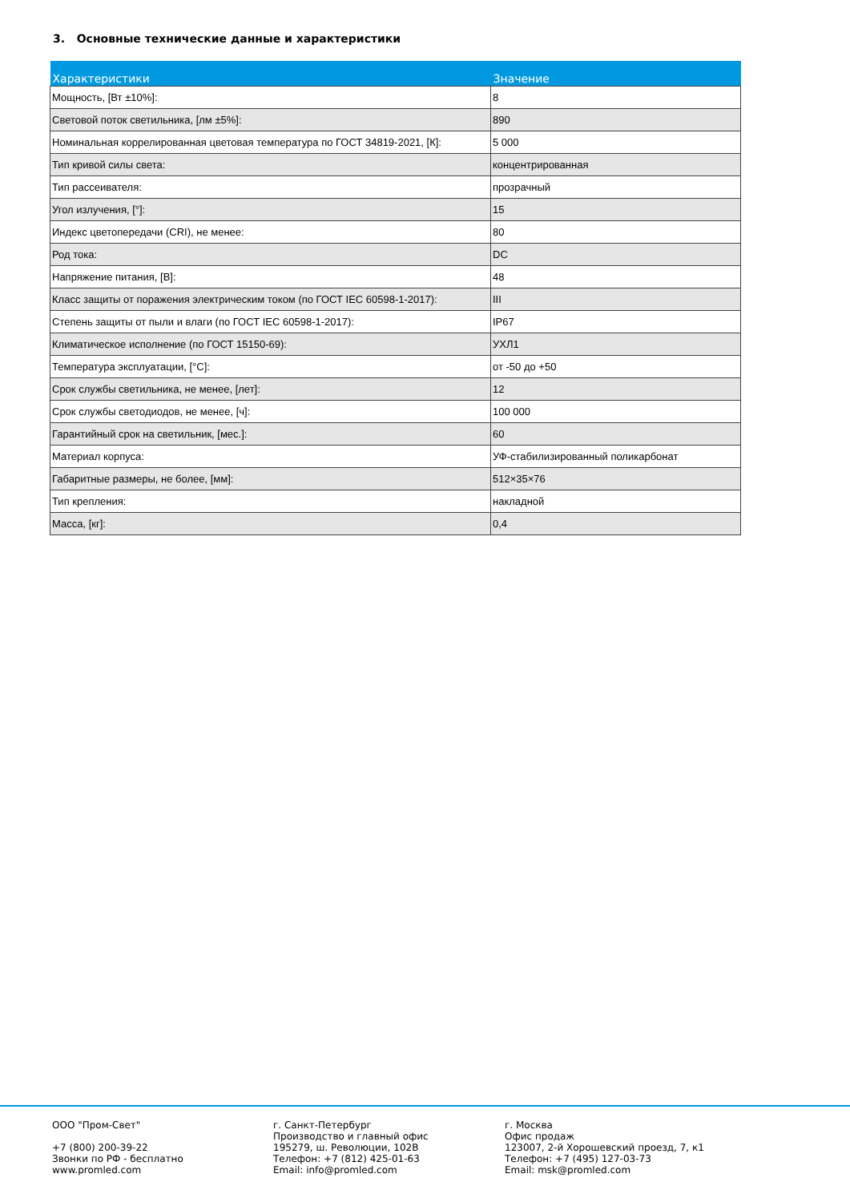3. Основные технические данные и характеристики
| Характеристики | Значение |
| --- | --- |
| Мощность, [Вт ±10%]: | 8 |
| Световой поток светильника, [лм ±5%]: | 890 |
| Номинальная коррелированная цветовая температура по ГОСТ 34819-2021, [К]: | 5 000 |
| Тип кривой силы света: | концентрированная |
| Тип рассеивателя: | прозрачный |
| Угол излучения, [°]: | 15 |
| Индекс цветопередачи (CRI), не менее: | 80 |
| Род тока: | DC |
| Напряжение питания, [В]: | 48 |
| Класс защиты от поражения электрическим током (по ГОСТ IEC 60598-1-2017): | III |
| Степень защиты от пыли и влаги (по ГОСТ IEC 60598-1-2017): | IP67 |
| Климатическое исполнение (по ГОСТ 15150-69): | УХЛ1 |
| Температура эксплуатации, [°С]: | от -50 до +50 |
| Срок службы светильника, не менее, [лет]: | 12 |
| Срок службы светодиодов, не менее, [ч]: | 100 000 |
| Гарантийный срок на светильник, [мес.]: | 60 |
| Материал корпуса: | УФ-стабилизированный поликарбонат |
| Габаритные размеры, не более, [мм]: | 512×35×76 |
| Тип крепления: | накладной |
| Масса, [кг]: | 0,4 |
ООО "Пром-Свет" +7 (800) 200-39-22 Звонки по РФ - бесплатно www.promled.com
г. Санкт-Петербург Производство и главный офис 195279, ш. Революции, 102В Телефон: +7 (812) 425-01-63 Email: info@promled.com
г. Москва Офис продаж 123007, 2-й Хорошевский проезд, 7, к1 Телефон: +7 (495) 127-03-73 Email: msk@promled.com